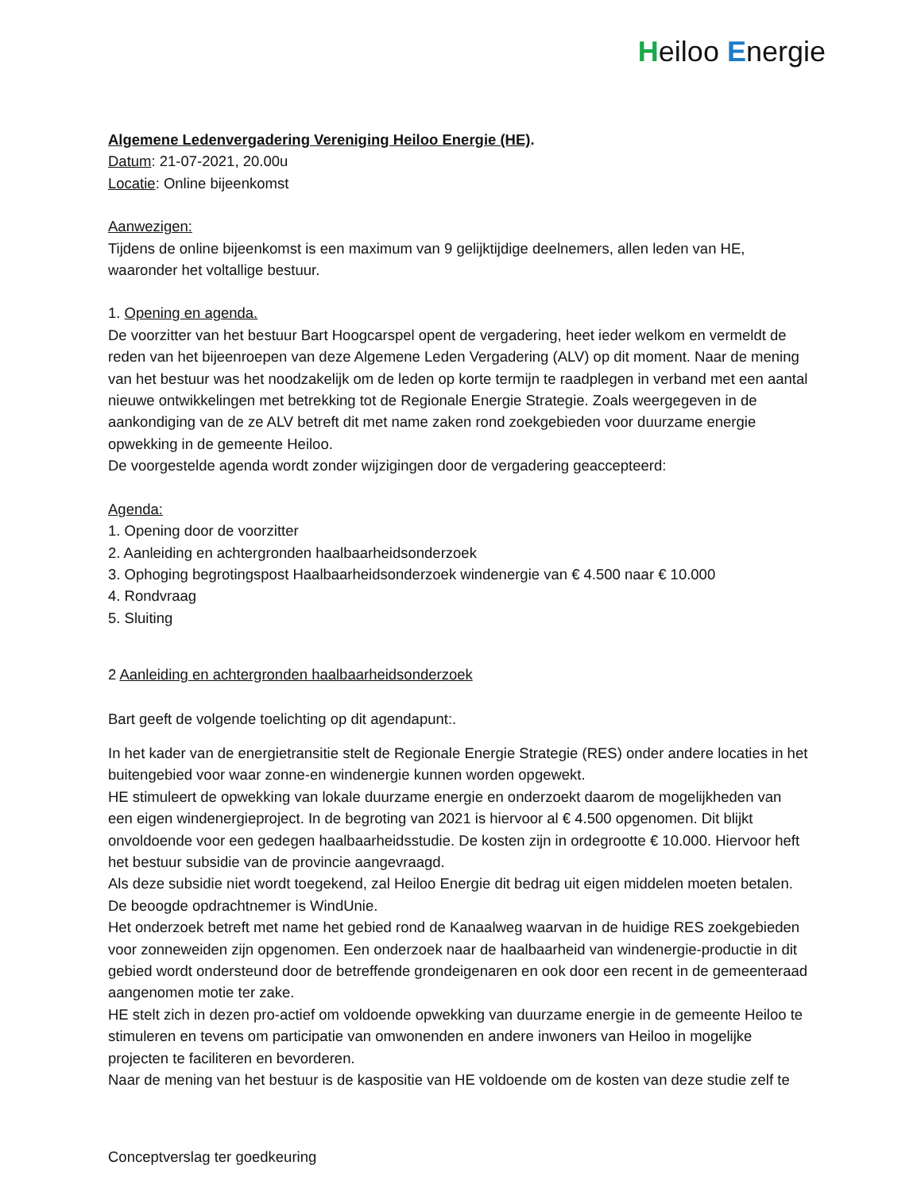Heiloo Energie
Algemene Ledenvergadering Vereniging Heiloo Energie (HE).
Datum: 21-07-2021, 20.00u
Locatie: Online bijeenkomst
Aanwezigen:
Tijdens de online bijeenkomst is een maximum van 9 gelijktijdige deelnemers, allen leden van HE, waaronder het voltallige bestuur.
1. Opening en agenda.
De voorzitter van het bestuur Bart Hoogcarspel opent de vergadering, heet ieder welkom en vermeldt de reden van het bijeenroepen van deze Algemene Leden Vergadering (ALV) op dit moment. Naar de mening van het bestuur was het noodzakelijk om de leden op korte termijn te raadplegen in verband met een aantal nieuwe ontwikkelingen met betrekking tot de Regionale Energie Strategie. Zoals weergegeven in de aankondiging van de ze ALV betreft dit met name zaken rond zoekgebieden voor duurzame energie opwekking in de gemeente Heiloo.
De voorgestelde agenda wordt zonder wijzigingen door de vergadering geaccepteerd:
Agenda:
1. Opening door de voorzitter
2. Aanleiding en achtergronden haalbaarheidsonderzoek
3. Ophoging begrotingspost Haalbaarheidsonderzoek windenergie van € 4.500 naar € 10.000
4. Rondvraag
5. Sluiting
2 Aanleiding en achtergronden haalbaarheidsonderzoek
Bart geeft de volgende toelichting op dit agendapunt:.
In het kader van de energietransitie stelt de Regionale Energie Strategie (RES) onder andere locaties in het buitengebied voor waar zonne-en windenergie kunnen worden opgewekt.
HE stimuleert de opwekking van lokale duurzame energie en onderzoekt daarom de mogelijkheden van een eigen windenergieproject. In de begroting van 2021 is hiervoor al € 4.500 opgenomen. Dit blijkt onvoldoende voor een gedegen haalbaarheidsstudie. De kosten zijn in ordegrootte € 10.000. Hiervoor heft het bestuur subsidie van de provincie aangevraagd.
Als deze subsidie niet wordt toegekend, zal Heiloo Energie dit bedrag uit eigen middelen moeten betalen. De beoogde opdrachtnemer is WindUnie.
Het onderzoek betreft met name het gebied rond de Kanaalweg waarvan in de huidige RES zoekgebieden voor zonneweiden zijn opgenomen. Een onderzoek naar de haalbaarheid van windenergie-productie in dit gebied wordt ondersteund door de betreffende grondeigenaren en ook door een recent in de gemeenteraad aangenomen motie ter zake.
HE stelt zich in dezen pro-actief om voldoende opwekking van duurzame energie in de gemeente Heiloo te stimuleren en tevens om participatie van omwonenden en andere inwoners van Heiloo in mogelijke projecten te faciliteren en bevorderen.
Naar de mening van het bestuur is de kaspositie van HE voldoende om de kosten van deze studie zelf te
Conceptverslag ter goedkeuring